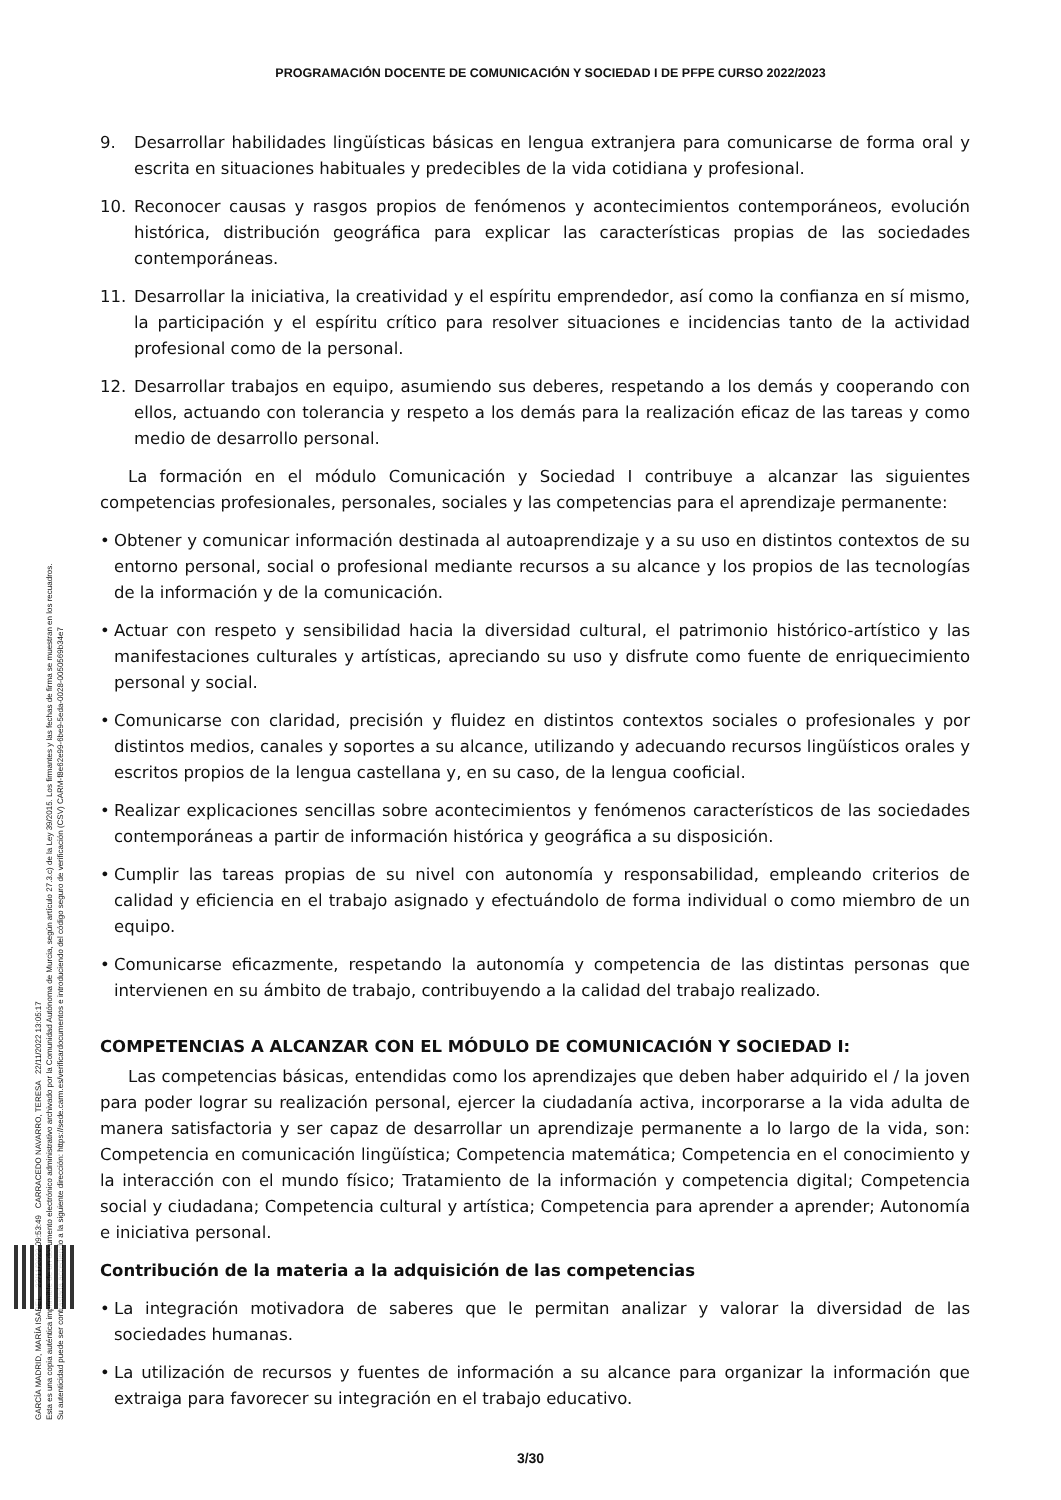GARCÍA MADRID, MARÍA ISABEL 22/11/2022 09:53:49 CARRACEDO NAVARRO, TERESA 22/11/2022 13:05:17
Esta es una copia auténtica imprimible de un documento electrónico administrativo archivado por la Comunidad Autónoma de Murcia, según artículo 27.3.c) de la Ley 39/2015. Los firmantes y las fechas de firma se muestran en los recuadros.
Su autenticidad puede ser contrastada accediendo a la siguiente dirección: https://sede.carm.es/verificardocumentos e introduciendo del código seguro de verificación (CSV) CARM-f8e62e99-6be9-5eda-0028-0050569b34e7
PROGRAMACIÓN DOCENTE DE COMUNICACIÓN Y SOCIEDAD I DE PFPE CURSO 2022/2023
9. Desarrollar habilidades lingüísticas básicas en lengua extranjera para comunicarse de forma oral y escrita en situaciones habituales y predecibles de la vida cotidiana y profesional.
10. Reconocer causas y rasgos propios de fenómenos y acontecimientos contemporáneos, evolución histórica, distribución geográfica para explicar las características propias de las sociedades contemporáneas.
11. Desarrollar la iniciativa, la creatividad y el espíritu emprendedor, así como la confianza en sí mismo, la participación y el espíritu crítico para resolver situaciones e incidencias tanto de la actividad profesional como de la personal.
12. Desarrollar trabajos en equipo, asumiendo sus deberes, respetando a los demás y cooperando con ellos, actuando con tolerancia y respeto a los demás para la realización eficaz de las tareas y como medio de desarrollo personal.
La formación en el módulo Comunicación y Sociedad I contribuye a alcanzar las siguientes competencias profesionales, personales, sociales y las competencias para el aprendizaje permanente:
• Obtener y comunicar información destinada al autoaprendizaje y a su uso en distintos contextos de su entorno personal, social o profesional mediante recursos a su alcance y los propios de las tecnologías de la información y de la comunicación.
• Actuar con respeto y sensibilidad hacia la diversidad cultural, el patrimonio histórico-artístico y las manifestaciones culturales y artísticas, apreciando su uso y disfrute como fuente de enriquecimiento personal y social.
• Comunicarse con claridad, precisión y fluidez en distintos contextos sociales o profesionales y por distintos medios, canales y soportes a su alcance, utilizando y adecuando recursos lingüísticos orales y escritos propios de la lengua castellana y, en su caso, de la lengua cooficial.
• Realizar explicaciones sencillas sobre acontecimientos y fenómenos característicos de las sociedades contemporáneas a partir de información histórica y geográfica a su disposición.
• Cumplir las tareas propias de su nivel con autonomía y responsabilidad, empleando criterios de calidad y eficiencia en el trabajo asignado y efectuándolo de forma individual o como miembro de un equipo.
• Comunicarse eficazmente, respetando la autonomía y competencia de las distintas personas que intervienen en su ámbito de trabajo, contribuyendo a la calidad del trabajo realizado.
COMPETENCIAS A ALCANZAR CON EL MÓDULO DE COMUNICACIÓN Y SOCIEDAD I:
Las competencias básicas, entendidas como los aprendizajes que deben haber adquirido el / la joven para poder lograr su realización personal, ejercer la ciudadanía activa, incorporarse a la vida adulta de manera satisfactoria y ser capaz de desarrollar un aprendizaje permanente a lo largo de la vida, son: Competencia en comunicación lingüística; Competencia matemática; Competencia en el conocimiento y la interacción con el mundo físico; Tratamiento de la información y competencia digital; Competencia social y ciudadana; Competencia cultural y artística; Competencia para aprender a aprender; Autonomía e iniciativa personal.
Contribución de la materia a la adquisición de las competencias
• La integración motivadora de saberes que le permitan analizar y valorar la diversidad de las sociedades humanas.
• La utilización de recursos y fuentes de información a su alcance para organizar la información que extraiga para favorecer su integración en el trabajo educativo.
3/30